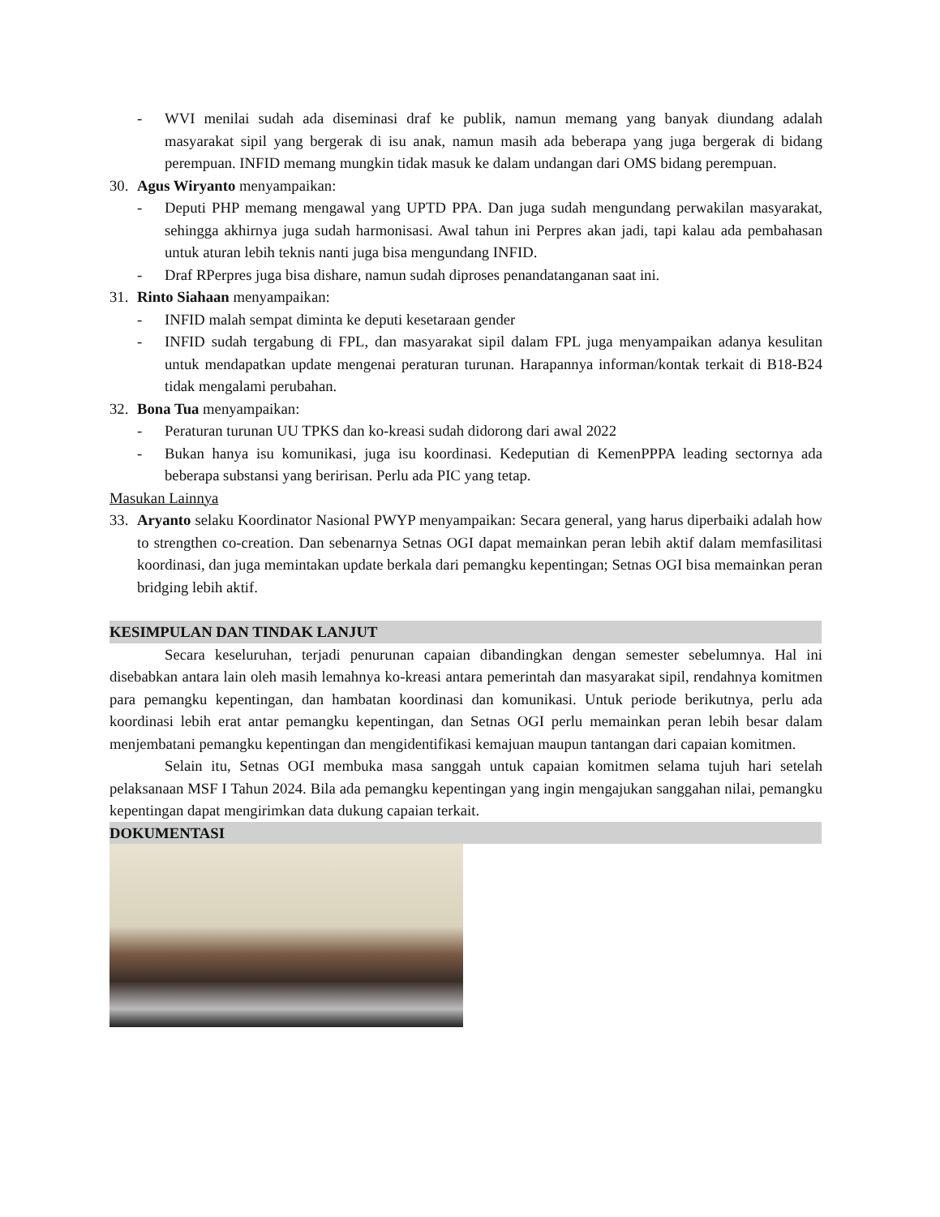- WVI menilai sudah ada diseminasi draf ke publik, namun memang yang banyak diundang adalah masyarakat sipil yang bergerak di isu anak, namun masih ada beberapa yang juga bergerak di bidang perempuan. INFID memang mungkin tidak masuk ke dalam undangan dari OMS bidang perempuan.
30. Agus Wiryanto menyampaikan:
- Deputi PHP memang mengawal yang UPTD PPA. Dan juga sudah mengundang perwakilan masyarakat, sehingga akhirnya juga sudah harmonisasi. Awal tahun ini Perpres akan jadi, tapi kalau ada pembahasan untuk aturan lebih teknis nanti juga bisa mengundang INFID.
- Draf RPerpres juga bisa dishare, namun sudah diproses penandatanganan saat ini.
31. Rinto Siahaan menyampaikan:
- INFID malah sempat diminta ke deputi kesetaraan gender
- INFID sudah tergabung di FPL, dan masyarakat sipil dalam FPL juga menyampaikan adanya kesulitan untuk mendapatkan update mengenai peraturan turunan. Harapannya informan/kontak terkait di B18-B24 tidak mengalami perubahan.
32. Bona Tua menyampaikan:
- Peraturan turunan UU TPKS dan ko-kreasi sudah didorong dari awal 2022
- Bukan hanya isu komunikasi, juga isu koordinasi. Kedeputian di KemenPPPA leading sectornya ada beberapa substansi yang beririsan. Perlu ada PIC yang tetap.
Masukan Lainnya
33. Aryanto selaku Koordinator Nasional PWYP menyampaikan: Secara general, yang harus diperbaiki adalah how to strengthen co-creation. Dan sebenarnya Setnas OGI dapat memainkan peran lebih aktif dalam memfasilitasi koordinasi, dan juga memintakan update berkala dari pemangku kepentingan; Setnas OGI bisa memainkan peran bridging lebih aktif.
KESIMPULAN DAN TINDAK LANJUT
Secara keseluruhan, terjadi penurunan capaian dibandingkan dengan semester sebelumnya. Hal ini disebabkan antara lain oleh masih lemahnya ko-kreasi antara pemerintah dan masyarakat sipil, rendahnya komitmen para pemangku kepentingan, dan hambatan koordinasi dan komunikasi. Untuk periode berikutnya, perlu ada koordinasi lebih erat antar pemangku kepentingan, dan Setnas OGI perlu memainkan peran lebih besar dalam menjembatani pemangku kepentingan dan mengidentifikasi kemajuan maupun tantangan dari capaian komitmen.
Selain itu, Setnas OGI membuka masa sanggah untuk capaian komitmen selama tujuh hari setelah pelaksanaan MSF I Tahun 2024. Bila ada pemangku kepentingan yang ingin mengajukan sanggahan nilai, pemangku kepentingan dapat mengirimkan data dukung capaian terkait.
DOKUMENTASI